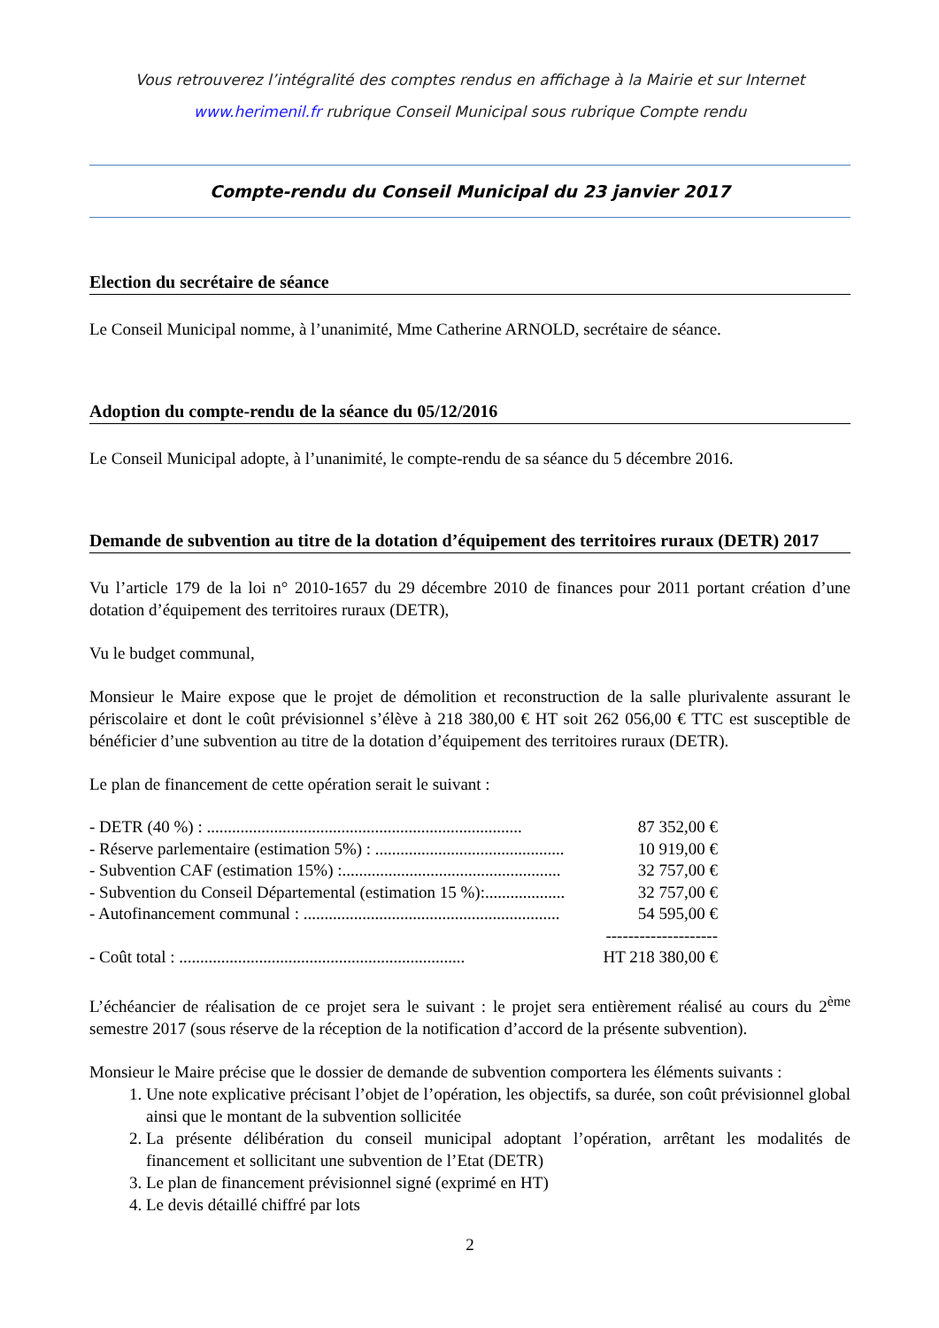Vous retrouverez l’intégralité des comptes rendus en affichage à la Mairie et sur Internet
www.herimenil.fr rubrique Conseil Municipal sous rubrique Compte rendu
Compte-rendu du Conseil Municipal du 23 janvier 2017
Election du secrétaire de séance
Le Conseil Municipal nomme, à l’unanimité, Mme Catherine ARNOLD, secrétaire de séance.
Adoption du compte-rendu de la séance du 05/12/2016
Le Conseil Municipal adopte, à l’unanimité, le compte-rendu de sa séance du 5 décembre 2016.
Demande de subvention au titre de la dotation d’équipement des territoires ruraux (DETR) 2017
Vu l’article 179 de la loi n° 2010-1657 du 29 décembre 2010 de finances pour 2011 portant création d’une dotation d’équipement des territoires ruraux (DETR),
Vu le budget communal,
Monsieur le Maire expose que le projet de démolition et reconstruction de la salle plurivalente assurant le périscolaire et dont le coût prévisionnel s’élève à 218 380,00 € HT soit 262 056,00 € TTC est susceptible de bénéficier d’une subvention au titre de la dotation d’équipement des territoires ruraux (DETR).
Le plan de financement de cette opération serait le suivant :
- DETR (40 %) : ........................................................................... 87 352,00 €
- Réserve parlementaire (estimation 5%) : ............................................. 10 919,00 €
- Subvention CAF (estimation 15%) :.................................................... 32 757,00 €
- Subvention du Conseil Départemental (estimation 15 %):................... 32 757,00 €
- Autofinancement communal : ............................................................. 54 595,00 €
--------------------
- Coût total : .................................................................... HT 218 380,00 €
L’échéancier de réalisation de ce projet sera le suivant : le projet sera entièrement réalisé au cours du 2<sup>ème</sup> semestre 2017 (sous réserve de la réception de la notification d’accord de la présente subvention).
Monsieur le Maire précise que le dossier de demande de subvention comportera les éléments suivants :
1. Une note explicative précisant l’objet de l’opération, les objectifs, sa durée, son coût prévisionnel global ainsi que le montant de la subvention sollicitée
2. La présente délibération du conseil municipal adoptant l’opération, arrêtant les modalités de financement et sollicitant une subvention de l’Etat (DETR)
3. Le plan de financement prévisionnel signé (exprimé en HT)
4. Le devis détaillé chiffré par lots
2